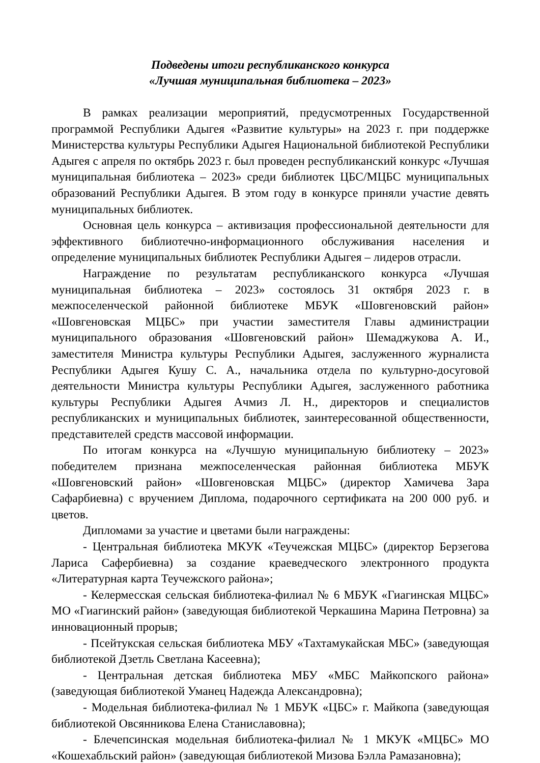Подведены итоги республиканского конкурса
«Лучшая муниципальная библиотека – 2023»
В рамках реализации мероприятий, предусмотренных Государственной программой Республики Адыгея «Развитие культуры» на 2023 г. при поддержке Министерства культуры Республики Адыгея Национальной библиотекой Республики Адыгея с апреля по октябрь 2023 г. был проведен республиканский конкурс «Лучшая муниципальная библиотека – 2023» среди библиотек ЦБС/МЦБС муниципальных образований Республики Адыгея. В этом году в конкурсе приняли участие девять муниципальных библиотек.
Основная цель конкурса – активизация профессиональной деятельности для эффективного библиотечно-информационного обслуживания населения и определение муниципальных библиотек Республики Адыгея – лидеров отрасли.
Награждение по результатам республиканского конкурса «Лучшая муниципальная библиотека – 2023» состоялось 31 октября 2023 г. в межпоселенческой районной библиотеке МБУК «Шовгеновский район» «Шовгеновская МЦБС» при участии заместителя Главы администрации муниципального образования «Шовгеновский район» Шемаджукова А. И., заместителя Министра культуры Республики Адыгея, заслуженного журналиста Республики Адыгея Кушу С. А., начальника отдела по культурно-досуговой деятельности Министра культуры Республики Адыгея, заслуженного работника культуры Республики Адыгея Ачмиз Л. Н., директоров и специалистов республиканских и муниципальных библиотек, заинтересованной общественности, представителей средств массовой информации.
По итогам конкурса на «Лучшую муниципальную библиотеку – 2023» победителем признана межпоселенческая районная библиотека МБУК «Шовгеновский район» «Шовгеновская МЦБС» (директор Хамичева Зара Сафарбиевна) с вручением Диплома, подарочного сертификата на 200 000 руб. и цветов.
Дипломами за участие и цветами были награждены:
- Центральная библиотека МКУК «Теучежская МЦБС» (директор Берзегова Лариса Сафербиевна) за создание краеведческого электронного продукта «Литературная карта Теучежского района»;
- Келермесская сельская библиотека-филиал № 6 МБУК «Гиагинская МЦБС» МО «Гиагинский район» (заведующая библиотекой Черкашина Марина Петровна) за инновационный прорыв;
- Псейтукская сельская библиотека МБУ «Тахтамукайская МБС» (заведующая библиотекой Дзетль Светлана Касеевна);
- Центральная детская библиотека МБУ «МБС Майкопского района» (заведующая библиотекой Уманец Надежда Александровна);
- Модельная библиотека-филиал № 1 МБУК «ЦБС» г. Майкопа (заведующая библиотекой Овсянникова Елена Станиславовна);
- Блечепсинская модельная библиотека-филиал № 1 МКУК «МЦБС» МО «Кошехабльский район» (заведующая библиотекой Мизова Бэлла Рамазановна);